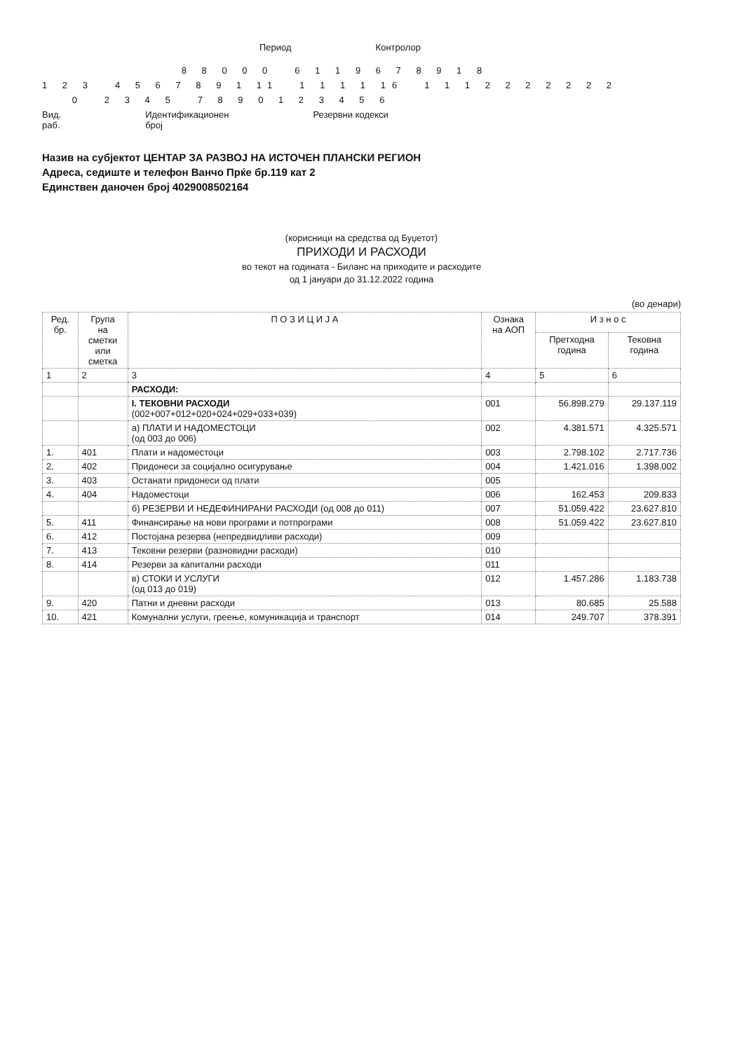Период Контролор
8 8 0 0 0 6 1 1 9 6 7 8 9 1 8
1 2 3 4 5 6 7 8 9 1 11 1 1 1 1 16 1 1 1 2 2 2 2 2 2 2
0 2 3 4 5 7 8 9 0 1 2 3 4 5 6
Вид.
раб. Идентификационен
број Резервни кодекси
Назив на субјектот ЦЕНТАР ЗА РАЗВОЈ НА ИСТОЧЕН ПЛАНСКИ РЕГИОН
Адреса, седиште и телефон Ванчо Прќе бр.119 кат 2
Единствен даночен број 4029008502164
(корисници на средства од Буџетот)
ПРИХОДИ И РАСХОДИ
во текот на годината - Биланс на приходите и расходите
од 1 јануари до 31.12.2022 година
(во денари)
| Ред. бр. | Група на сметки или сметка | П О З И Ц И Ј А | Ознака на АОП | И з н о с | |
| --- | --- | --- | --- | --- | --- |
| | | | | Претходна година | Тековна година |
| 1 | 2 | 3 | 4 | 5 | 6 |
| | | РАСХОДИ: | | | |
| | | I. ТЕКОВНИ РАСХОДИ (002+007+012+020+024+029+033+039) | 001 | 56.898.279 | 29.137.119 |
| | | а) ПЛАТИ И НАДОМЕСТОЦИ (од 003 до 006) | 002 | 4.381.571 | 4.325.571 |
| 1. | 401 | Плати и надоместоци | 003 | 2.798.102 | 2.717.736 |
| 2. | 402 | Придонеси за социјално осигурување | 004 | 1.421.016 | 1.398.002 |
| 3. | 403 | Останати придонеси од плати | 005 | | |
| 4. | 404 | Надоместоци | 006 | 162.453 | 209.833 |
| | | б) РЕЗЕРВИ И НЕДЕФИНИРАНИ РАСХОДИ (од 008 до 011) | 007 | 51.059.422 | 23.627.810 |
| 5. | 411 | Финансирање на нови програми и потпрограми | 008 | 51.059.422 | 23.627.810 |
| 6. | 412 | Постојана резерва (непредвидливи расходи) | 009 | | |
| 7. | 413 | Тековни резерви (разновидни расходи) | 010 | | |
| 8. | 414 | Резерви за капитални расходи | 011 | | |
| | | в) СТОКИ И УСЛУГИ (од 013 до 019) | 012 | 1.457.286 | 1.183.738 |
| 9. | 420 | Патни и дневни расходи | 013 | 80.685 | 25.588 |
| 10. | 421 | Комунални услуги, греење, комуникација и транспорт | 014 | 249.707 | 378.391 |